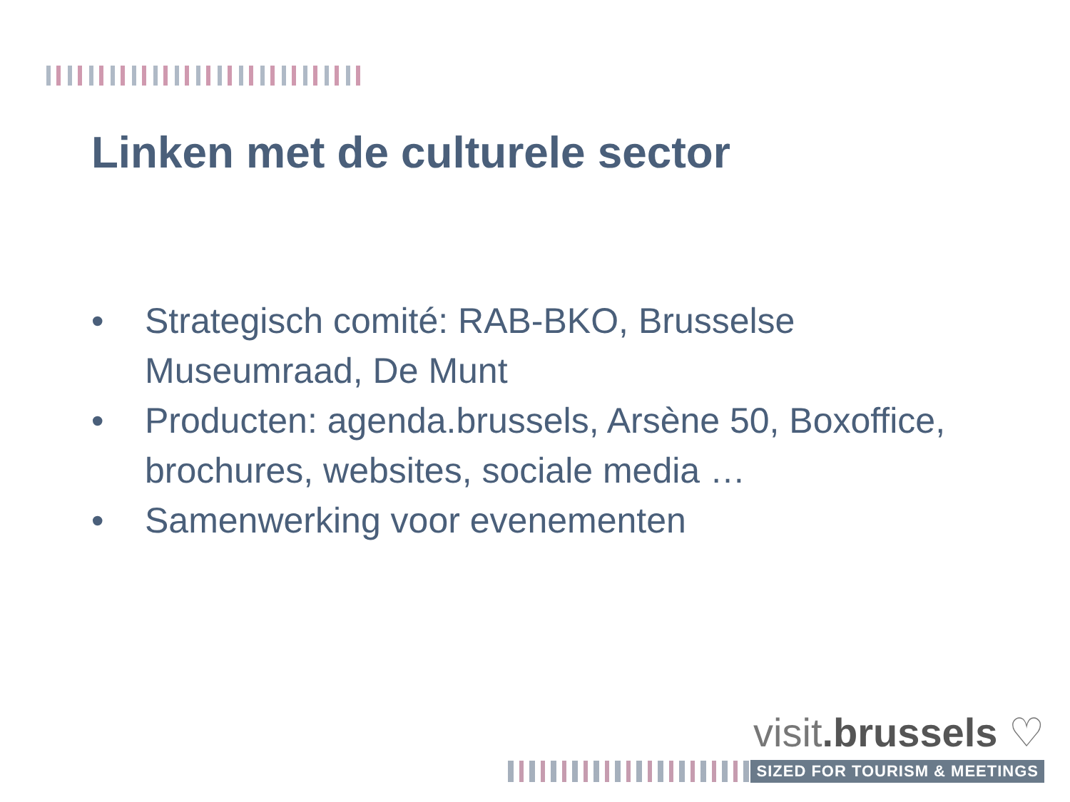Linken met de culturele sector
• Strategisch comité: RAB-BKO, Brusselse Museumraad, De Munt
• Producten: agenda.brussels, Arsène 50, Boxoffice, brochures, websites, sociale media …
• Samenwerking voor evenementen
visit.brussels ♡
SIZED FOR TOURISM & MEETINGS